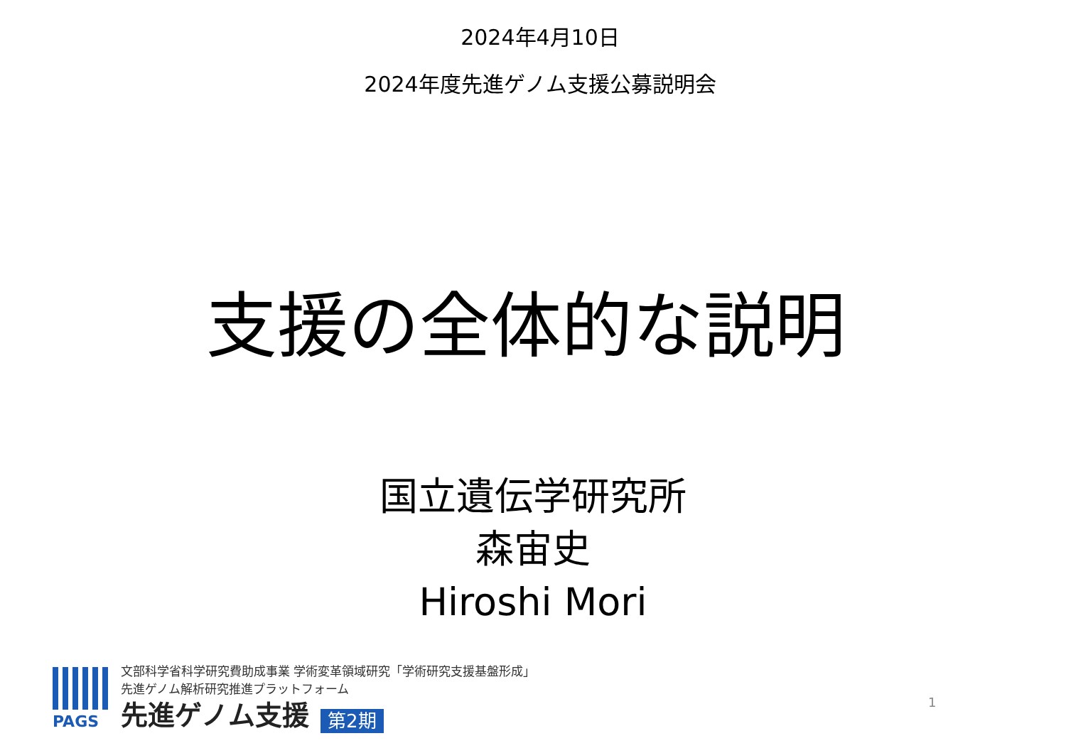2024年4月10日
2024年度先進ゲノム支援公募説明会
支援の全体的な説明
国立遺伝学研究所
森宙史
Hiroshi Mori
PAGS
文部科学省科学研究費助成事業 学術変革領域研究「学術研究支援基盤形成」
先進ゲノム解析研究推進プラットフォーム
先進ゲノム支援 第2期
1